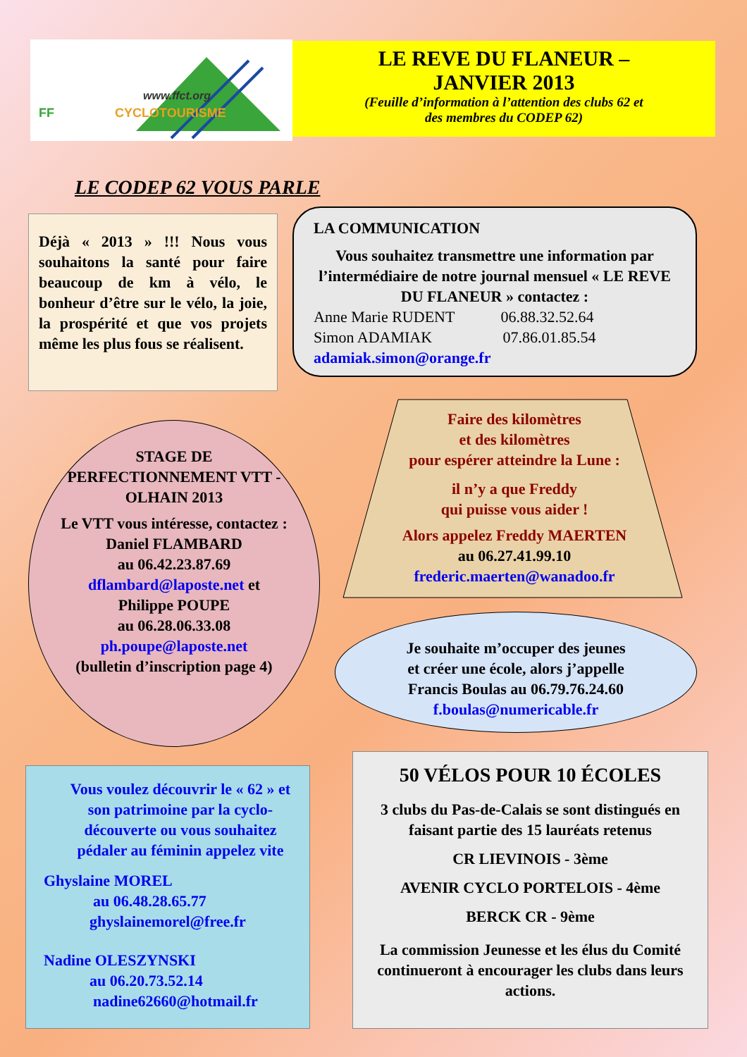www.ffct.org
FF
CYCLOTOURISME
LE REVE DU FLANEUR –
JANVIER 2013
(Feuille d’information à l’attention des clubs 62 et
des membres du CODEP 62)
LE CODEP 62 VOUS PARLE
Déjà « 2013 » !!! Nous vous souhaitons la santé pour faire beaucoup de km à vélo, le bonheur d’être sur le vélo, la joie, la prospérité et que vos projets même les plus fous se réalisent.
LA COMMUNICATION
Vous souhaitez transmettre une information par l’intermédiaire de notre journal mensuel « LE REVE DU FLANEUR » contactez :
Anne Marie RUDENT 06.88.32.52.64
Simon ADAMIAK 07.86.01.85.54
adamiak.simon@orange.fr
STAGE DE PERFECTIONNEMENT VTT - OLHAIN 2013
Le VTT vous intéresse, contactez :
Daniel FLAMBARD
au 06.42.23.87.69
dflambard@laposte.net et
Philippe POUPE
au 06.28.06.33.08
ph.poupe@laposte.net
(bulletin d’inscription page 4)
Faire des kilomètres
et des kilomètres
pour espérer atteindre la Lune :
il n’y a que Freddy
qui puisse vous aider !
Alors appelez Freddy MAERTEN
au 06.27.41.99.10
frederic.maerten@wanadoo.fr
Je souhaite m’occuper des jeunes
et créer une école, alors j’appelle
Francis Boulas au 06.79.76.24.60
f.boulas@numericable.fr
Vous voulez découvrir le « 62 » et son patrimoine par la cyclo-découverte ou vous souhaitez pédaler au féminin appelez vite
Ghyslaine MOREL
au 06.48.28.65.77
ghyslainemorel@free.fr
Nadine OLESZYNSKI
au 06.20.73.52.14
nadine62660@hotmail.fr
50 VÉLOS POUR 10 ÉCOLES
3 clubs du Pas-de-Calais se sont distingués en faisant partie des 15 lauréats retenus
CR LIEVINOIS - 3ème
AVENIR CYCLO PORTELOIS - 4ème
BERCK CR - 9ème
La commission Jeunesse et les élus du Comité continueront à encourager les clubs dans leurs actions.